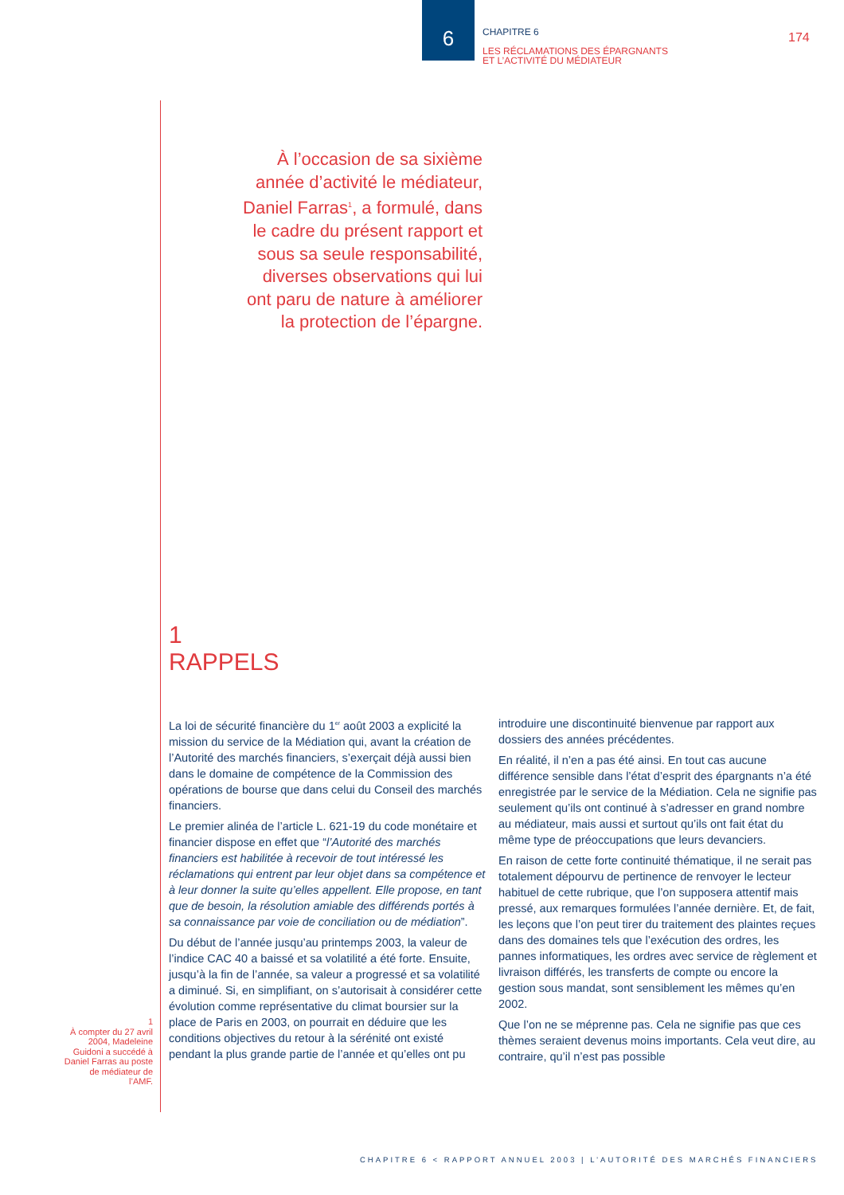6
CHAPITRE 6
LES RÉCLAMATIONS DES ÉPARGNANTS
ET L’ACTIVITÉ DU MÉDIATEUR
174
À l’occasion de sa sixième année d’activité le médiateur, Daniel Farras<sup>1</sup>, a formulé, dans le cadre du présent rapport et sous sa seule responsabilité, diverses observations qui lui ont paru de nature à améliorer la protection de l’épargne.
1
RAPPELS
La loi de sécurité financière du 1<sup>er</sup> août 2003 a explicité la mission du service de la Médiation qui, avant la création de l’Autorité des marchés financiers, s’exerçait déjà aussi bien dans le domaine de compétence de la Commission des opérations de bourse que dans celui du Conseil des marchés financiers.
Le premier alinéa de l’article L. 621-19 du code monétaire et financier dispose en effet que “l’Autorité des marchés financiers est habilitée à recevoir de tout intéressé les réclamations qui entrent par leur objet dans sa compétence et à leur donner la suite qu’elles appellent. Elle propose, en tant que de besoin, la résolution amiable des différends portés à sa connaissance par voie de conciliation ou de médiation”.
Du début de l’année jusqu’au printemps 2003, la valeur de l’indice CAC 40 a baissé et sa volatilité a été forte. Ensuite, jusqu’à la fin de l’année, sa valeur a progressé et sa volatilité a diminué. Si, en simplifiant, on s’autorisait à considérer cette évolution comme représentative du climat boursier sur la place de Paris en 2003, on pourrait en déduire que les conditions objectives du retour à la sérénité ont existé pendant la plus grande partie de l’année et qu’elles ont pu
introduire une discontinuité bienvenue par rapport aux dossiers des années précédentes.
En réalité, il n’en a pas été ainsi. En tout cas aucune différence sensible dans l’état d’esprit des épargnants n’a été enregistrée par le service de la Médiation. Cela ne signifie pas seulement qu’ils ont continué à s’adresser en grand nombre au médiateur, mais aussi et surtout qu’ils ont fait état du même type de préoccupations que leurs devanciers.
En raison de cette forte continuité thématique, il ne serait pas totalement dépourvu de pertinence de renvoyer le lecteur habituel de cette rubrique, que l’on supposera attentif mais pressé, aux remarques formulées l’année dernière. Et, de fait, les leçons que l’on peut tirer du traitement des plaintes reçues dans des domaines tels que l’exécution des ordres, les pannes informatiques, les ordres avec service de règlement et livraison différés, les transferts de compte ou encore la gestion sous mandat, sont sensiblement les mêmes qu’en 2002.
Que l’on ne se méprenne pas. Cela ne signifie pas que ces thèmes seraient devenus moins importants. Cela veut dire, au contraire, qu’il n’est pas possible
1
À compter du 27 avril 2004, Madeleine Guidoni a succédé à Daniel Farras au poste de médiateur de l’AMF.
CHAPITRE 6 < RAPPORT ANNUEL 2003 | L’AUTORITÉ DES MARCHÉS FINANCIERS